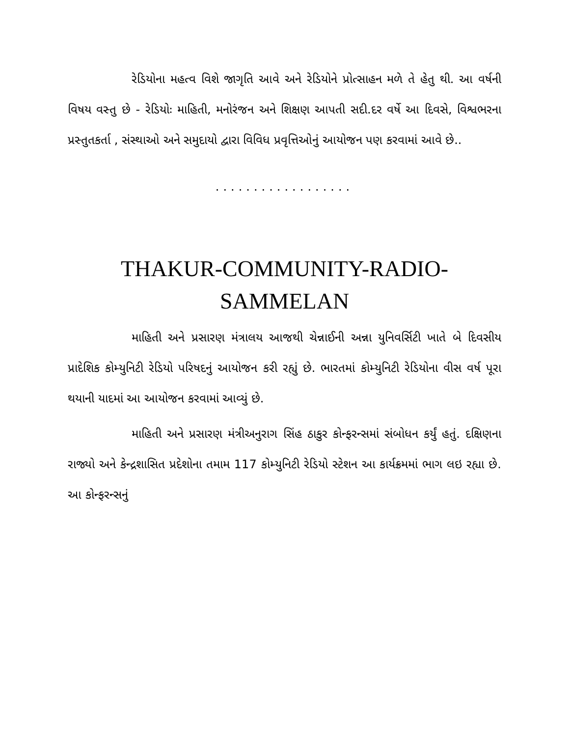રેડિયોના મહત્વ વિશે જાગૃતિ આવે અને રેડિયોને પ્રોત્સાહન મળે તે હેતુ થી. આ વર્ષની વિષય વસ્તુ છે - રેડિયોઃ માહિતી, મનોરંજન અને શિક્ષણ આપતી સદી.દર વર્ષે આ દિવસે, વિશ્વભરના પ્રસ્તુતકર્તા , સંસ્થાઓ અને સમુદાયો દ્વારા વિવિધ પ્રવૃત્તિઓનું આયોજન પણ કરવામાં આવે છે..
..................
THAKUR-COMMUNITY-RADIO-
SAMMELAN
માહિતી અને પ્રસારણ મંત્રાલય આજથી ચેન્નાઈની અન્ના યુનિવર્સિટી ખાતે બે દિવસીય પ્રાદેશિક કોમ્યુનિટી રેડિયો પરિષદનું આયોજન કરી રહ્યું છે. ભારતમાં કોમ્યુનિટી રેડિયોના વીસ વર્ષ પૂરા થયાની યાદમાં આ આયોજન કરવામાં આવ્યું છે.
માહિતી અને પ્રસારણ મંત્રીઅનુરાગ સિંહ ઠાકુર કોન્ફરન્સમાં સંબોધન કર્યું હતું. દક્ષિણના રાજ્યો અને કેન્દ્રશાસિત પ્રદેશોના તમામ 117 કોમ્યુનિટી રેડિયો સ્ટેશન આ કાર્યક્રમમાં ભાગ લઇ રહ્યા છે. આ કોન્ફરન્સનું